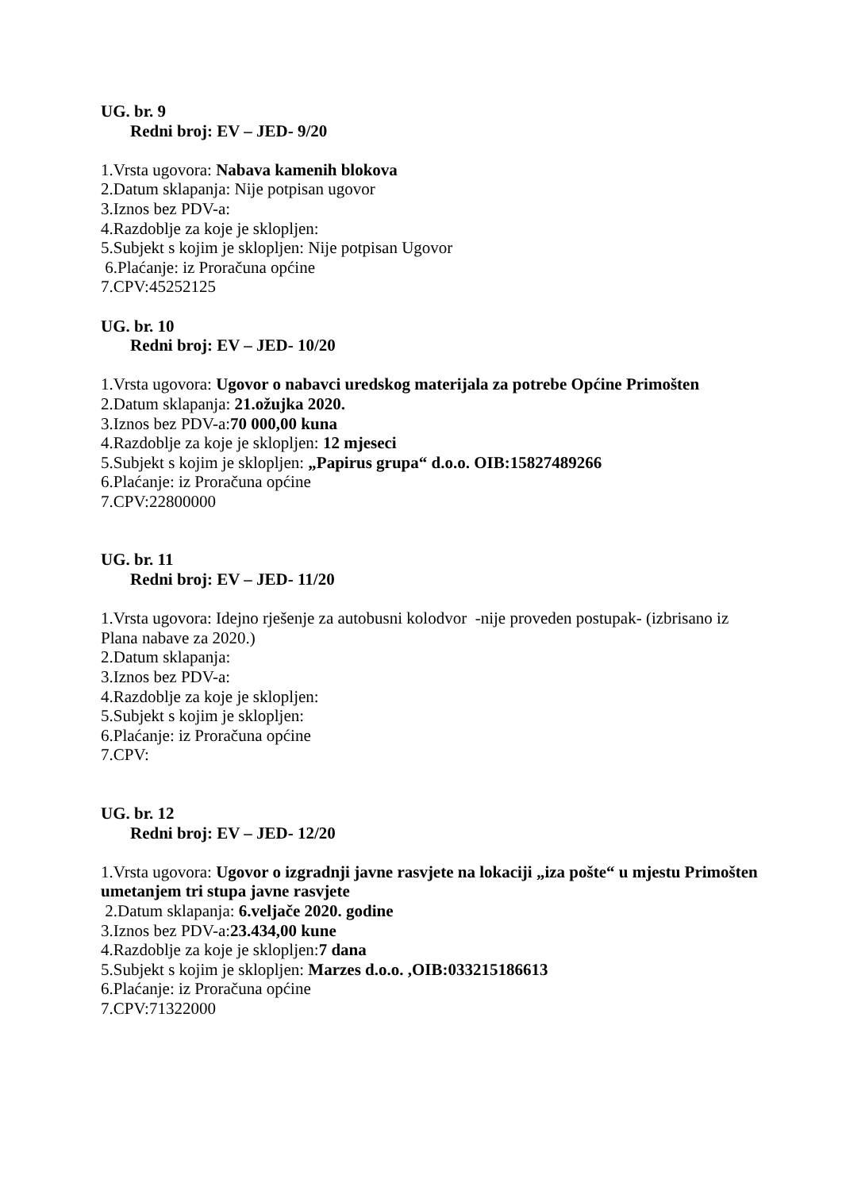UG. br. 9
Redni broj: EV – JED- 9/20
1.Vrsta ugovora: Nabava kamenih blokova
2.Datum sklapanja: Nije potpisan ugovor
3.Iznos bez PDV-a:
4.Razdoblje za koje je sklopljen:
5.Subjekt s kojim je sklopljen: Nije potpisan Ugovor
6.Plaćanje: iz Proračuna općine
7.CPV:45252125
UG. br. 10
Redni broj: EV – JED- 10/20
1.Vrsta ugovora: Ugovor o nabavci uredskog materijala za potrebe Općine Primošten
2.Datum sklapanja: 21.ožujka 2020.
3.Iznos bez PDV-a:70 000,00 kuna
4.Razdoblje za koje je sklopljen: 12 mjeseci
5.Subjekt s kojim je sklopljen: „Papirus grupa“ d.o.o. OIB:15827489266
6.Plaćanje: iz Proračuna općine
7.CPV:22800000
UG. br. 11
Redni broj: EV – JED- 11/20
1.Vrsta ugovora: Idejno rješenje za autobusni kolodvor -nije proveden postupak- (izbrisano iz Plana nabave za 2020.)
2.Datum sklapanja:
3.Iznos bez PDV-a:
4.Razdoblje za koje je sklopljen:
5.Subjekt s kojim je sklopljen:
6.Plaćanje: iz Proračuna općine
7.CPV:
UG. br. 12
Redni broj: EV – JED- 12/20
1.Vrsta ugovora: Ugovor o izgradnji javne rasvjete na lokaciji „iza pošte“ u mjestu Primošten umetanjem tri stupa javne rasvjete
2.Datum sklapanja: 6.veljače 2020. godine
3.Iznos bez PDV-a:23.434,00 kune
4.Razdoblje za koje je sklopljen:7 dana
5.Subjekt s kojim je sklopljen: Marzes d.o.o. ,OIB:033215186613
6.Plaćanje: iz Proračuna općine
7.CPV:71322000